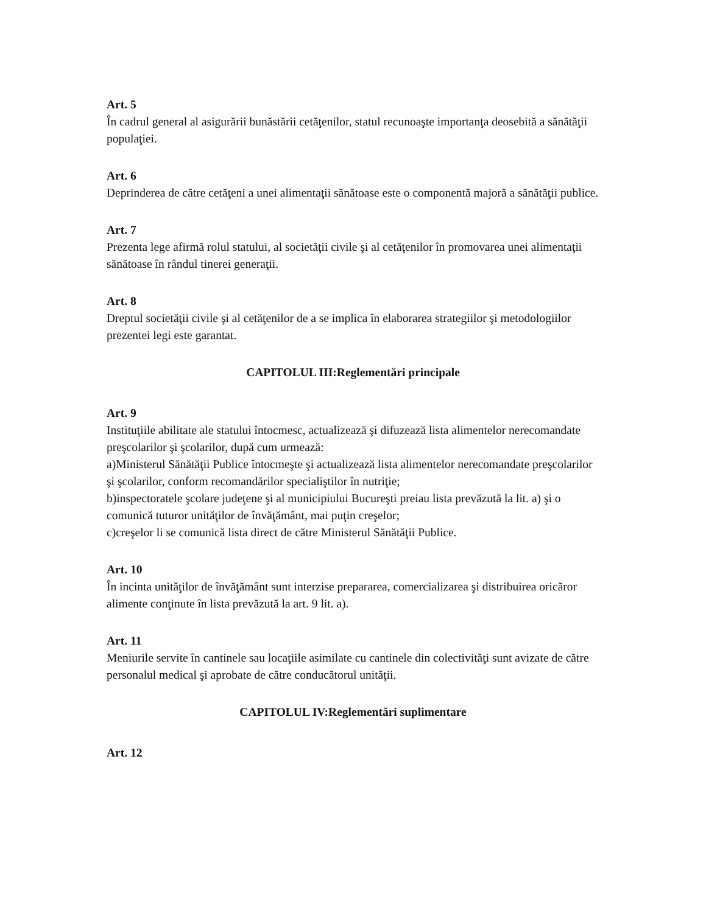Art. 5
În cadrul general al asigurării bunăstării cetăţenilor, statul recunoaşte importanţa deosebită a sănătăţii populaţiei.
Art. 6
Deprinderea de către cetăţeni a unei alimentaţii sănătoase este o componentă majoră a sănătăţii publice.
Art. 7
Prezenta lege afirmă rolul statului, al societăţii civile şi al cetăţenilor în promovarea unei alimentaţii sănătoase în rândul tinerei generaţii.
Art. 8
Dreptul societăţii civile şi al cetăţenilor de a se implica în elaborarea strategiilor şi metodologiilor prezentei legi este garantat.
CAPITOLUL III:Reglementări principale
Art. 9
Instituţiile abilitate ale statului întocmesc, actualizează şi difuzează lista alimentelor nerecomandate preşcolarilor şi şcolarilor, după cum urmează:
a)Ministerul Sănătăţii Publice întocmeşte şi actualizează lista alimentelor nerecomandate preşcolarilor şi şcolarilor, conform recomandărilor specialiştilor în nutriţie;
b)inspectoratele şcolare judeţene şi al municipiului Bucureşti preiau lista prevăzută la lit. a) şi o comunică tuturor unităţilor de învăţământ, mai puţin creşelor;
c)creşelor li se comunică lista direct de către Ministerul Sănătăţii Publice.
Art. 10
În incinta unităţilor de învăţământ sunt interzise prepararea, comercializarea şi distribuirea oricăror alimente conţinute în lista prevăzută la art. 9 lit. a).
Art. 11
Meniurile servite în cantinele sau locaţiile asimilate cu cantinele din colectivităţi sunt avizate de către personalul medical şi aprobate de către conducătorul unităţii.
CAPITOLUL IV:Reglementări suplimentare
Art. 12